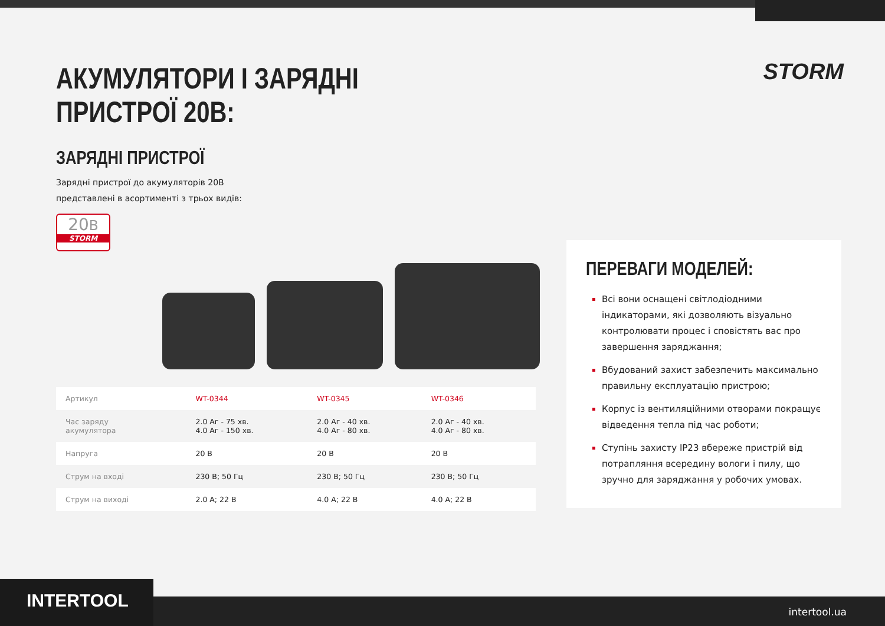STORM
АКУМУЛЯТОРИ І ЗАРЯДНІ
ПРИСТРОЇ 20В:
ЗАРЯДНІ ПРИСТРОЇ
Зарядні пристрої до акумуляторів 20В
представлені в асортименті з трьох видів:
20B
STORM
| Артикул | WT-0344 | WT-0345 | WT-0346 |
| Час заряду акумулятора | 2.0 Аг - 75 хв. 4.0 Аг - 150 хв. | 2.0 Аг - 40 хв. 4.0 Аг - 80 хв. | 2.0 Аг - 40 хв. 4.0 Аг - 80 хв. |
| Напруга | 20 В | 20 В | 20 В |
| Струм на вході | 230 В; 50 Гц | 230 В; 50 Гц | 230 В; 50 Гц |
| Струм на виході | 2.0 А; 22 В | 4.0 А; 22 В | 4.0 А; 22 В |
ПЕРЕВАГИ МОДЕЛЕЙ:
Всі вони оснащені світлодіодними індикаторами, які дозволяють візуально контролювати процес і сповістять вас про завершення заряджання;
Вбудований захист забезпечить максимально правильну експлуатацію пристрою;
Корпус із вентиляційними отворами покращує відведення тепла під час роботи;
Ступінь захисту IP23 вбереже пристрій від потрапляння всередину вологи і пилу, що зручно для заряджання у робочих умовах.
INTERTOOL intertool.ua